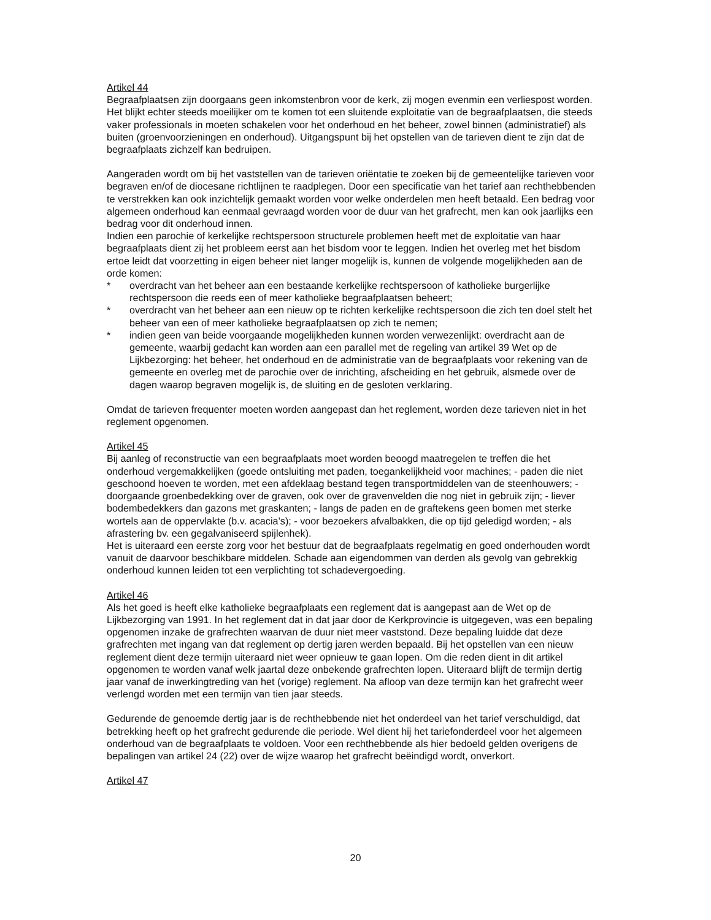Artikel 44
Begraafplaatsen zijn doorgaans geen inkomstenbron voor de kerk, zij mogen evenmin een verliespost worden. Het blijkt echter steeds moeilijker om te komen tot een sluitende exploitatie van de begraafplaatsen, die steeds vaker professionals in moeten schakelen voor het onderhoud en het beheer, zowel binnen (administratief) als buiten (groenvoorzieningen en onderhoud). Uitgangspunt bij het opstellen van de tarieven dient te zijn dat de begraafplaats zichzelf kan bedruipen.
Aangeraden wordt om bij het vaststellen van de tarieven oriëntatie te zoeken bij de gemeentelijke tarieven voor begraven en/of de diocesane richtlijnen te raadplegen. Door een specificatie van het tarief aan rechthebbenden te verstrekken kan ook inzichtelijk gemaakt worden voor welke onderdelen men heeft betaald. Een bedrag voor algemeen onderhoud kan eenmaal gevraagd worden voor de duur van het grafrecht, men kan ook jaarlijks een bedrag voor dit onderhoud innen.
Indien een parochie of kerkelijke rechtspersoon structurele problemen heeft met de exploitatie van haar begraafplaats dient zij het probleem eerst aan het bisdom voor te leggen. Indien het overleg met het bisdom ertoe leidt dat voorzetting in eigen beheer niet langer mogelijk is, kunnen de volgende mogelijkheden aan de orde komen:
* overdracht van het beheer aan een bestaande kerkelijke rechtspersoon of katholieke burgerlijke rechtspersoon die reeds een of meer katholieke begraafplaatsen beheert;
* overdracht van het beheer aan een nieuw op te richten kerkelijke rechtspersoon die zich ten doel stelt het beheer van een of meer katholieke begraafplaatsen op zich te nemen;
* indien geen van beide voorgaande mogelijkheden kunnen worden verwezenlijkt: overdracht aan de gemeente, waarbij gedacht kan worden aan een parallel met de regeling van artikel 39 Wet op de Lijkbezorging: het beheer, het onderhoud en de administratie van de begraafplaats voor rekening van de gemeente en overleg met de parochie over de inrichting, afscheiding en het gebruik, alsmede over de dagen waarop begraven mogelijk is, de sluiting en de gesloten verklaring.
Omdat de tarieven frequenter moeten worden aangepast dan het reglement, worden deze tarieven niet in het reglement opgenomen.
Artikel 45
Bij aanleg of reconstructie van een begraafplaats moet worden beoogd maatregelen te treffen die het onderhoud vergemakkelijken (goede ontsluiting met paden, toegankelijkheid voor machines; - paden die niet geschoond hoeven te worden, met een afdeklaag bestand tegen transportmiddelen van de steenhouwers; - doorgaande groenbedekking over de graven, ook over de gravenvelden die nog niet in gebruik zijn; - liever bodembedekkers dan gazons met graskanten; - langs de paden en de graftekens geen bomen met sterke wortels aan de oppervlakte (b.v. acacia’s); - voor bezoekers afvalbakken, die op tijd geledigd worden; - als afrastering bv. een gegalvaniseerd spijlenhek).
Het is uiteraard een eerste zorg voor het bestuur dat de begraafplaats regelmatig en goed onderhouden wordt vanuit de daarvoor beschikbare middelen. Schade aan eigendommen van derden als gevolg van gebrekkig onderhoud kunnen leiden tot een verplichting tot schadevergoeding.
Artikel 46
Als het goed is heeft elke katholieke begraafplaats een reglement dat is aangepast aan de Wet op de Lijkbezorging van 1991. In het reglement dat in dat jaar door de Kerkprovincie is uitgegeven, was een bepaling opgenomen inzake de grafrechten waarvan de duur niet meer vaststond. Deze bepaling luidde dat deze grafrechten met ingang van dat reglement op dertig jaren werden bepaald. Bij het opstellen van een nieuw reglement dient deze termijn uiteraard niet weer opnieuw te gaan lopen. Om die reden dient in dit artikel opgenomen te worden vanaf welk jaartal deze onbekende grafrechten lopen. Uiteraard blijft de termijn dertig jaar vanaf de inwerkingtreding van het (vorige) reglement. Na afloop van deze termijn kan het grafrecht weer verlengd worden met een termijn van tien jaar steeds.
Gedurende de genoemde dertig jaar is de rechthebbende niet het onderdeel van het tarief verschuldigd, dat betrekking heeft op het grafrecht gedurende die periode. Wel dient hij het tariefonderdeel voor het algemeen onderhoud van de begraafplaats te voldoen. Voor een rechthebbende als hier bedoeld gelden overigens de bepalingen van artikel 24 (22) over de wijze waarop het grafrecht beëindigd wordt, onverkort.
Artikel 47
20